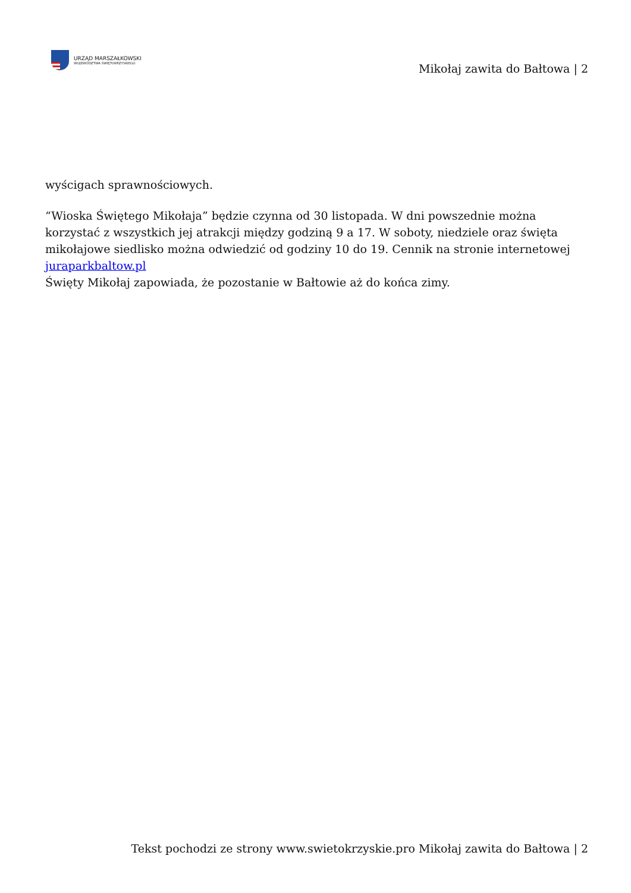URZĄD MARSZAŁKOWSKI
WOJEWÓDZTWA ŚWIĘTOKRZYSKIEGO
Mikołaj zawita do Bałtowa | 2
wyścigach sprawnościowych.
“Wioska Świętego Mikołaja” będzie czynna od 30 listopada. W dni powszednie można korzystać z wszystkich jej atrakcji między godziną 9 a 17. W soboty, niedziele oraz święta mikołajowe siedlisko można odwiedzić od godziny 10 do 19. Cennik na stronie internetowej juraparkbaltow.pl
Święty Mikołaj zapowiada, że pozostanie w Bałtowie aż do końca zimy.
Tekst pochodzi ze strony www.swietokrzyskie.pro Mikołaj zawita do Bałtowa | 2